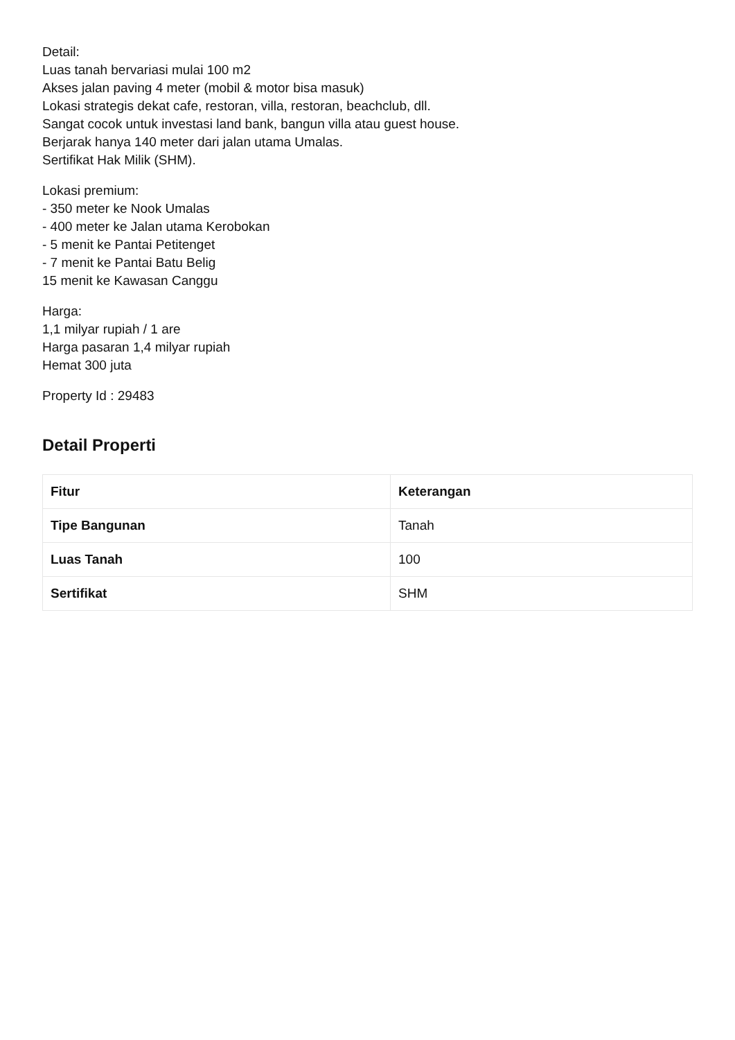Detail:
Luas tanah bervariasi mulai 100 m2
Akses jalan paving 4 meter (mobil & motor bisa masuk)
Lokasi strategis dekat cafe, restoran, villa, restoran, beachclub, dll.
Sangat cocok untuk investasi land bank, bangun villa atau guest house.
Berjarak hanya 140 meter dari jalan utama Umalas.
Sertifikat Hak Milik (SHM).
Lokasi premium:
- 350 meter ke Nook Umalas
- 400 meter ke Jalan utama Kerobokan
- 5 menit ke Pantai Petitenget
- 7 menit ke Pantai Batu Belig
15 menit ke Kawasan Canggu
Harga:
1,1 milyar rupiah / 1 are
Harga pasaran 1,4 milyar rupiah
Hemat 300 juta
Property Id : 29483
Detail Properti
| Fitur | Keterangan |
| --- | --- |
| Tipe Bangunan | Tanah |
| Luas Tanah | 100 |
| Sertifikat | SHM |